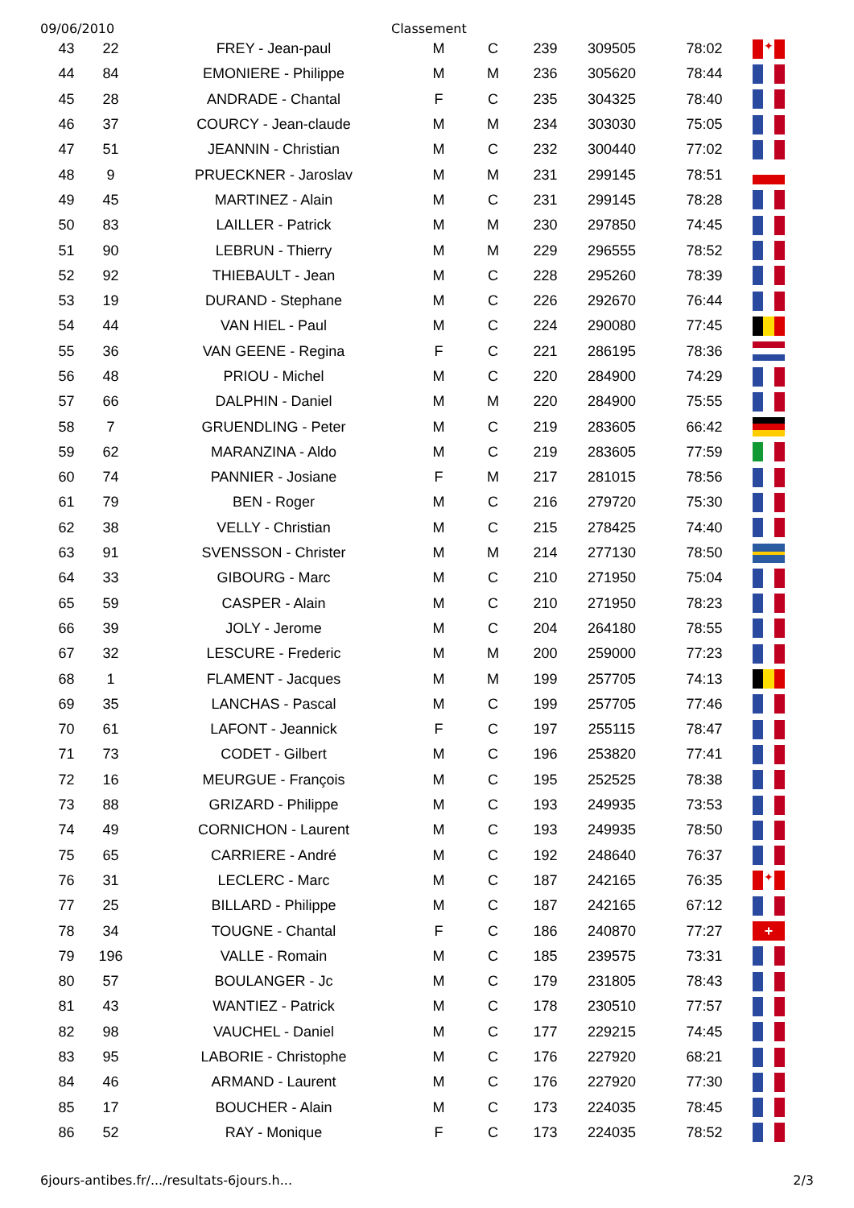09/06/2010 Classement
| 43 | 22 | FREY - Jean-paul | M | C | 239 | 309505 | 78:02 | ✦ |
| 44 | 84 | EMONIERE - Philippe | M | M | 236 | 305620 | 78:44 | |
| 45 | 28 | ANDRADE - Chantal | F | C | 235 | 304325 | 78:40 | |
| 46 | 37 | COURCY - Jean-claude | M | M | 234 | 303030 | 75:05 | |
| 47 | 51 | JEANNIN - Christian | M | C | 232 | 300440 | 77:02 | |
| 48 | 9 | PRUECKNER - Jaroslav | M | M | 231 | 299145 | 78:51 | |
| 49 | 45 | MARTINEZ - Alain | M | C | 231 | 299145 | 78:28 | |
| 50 | 83 | LAILLER - Patrick | M | M | 230 | 297850 | 74:45 | |
| 51 | 90 | LEBRUN - Thierry | M | M | 229 | 296555 | 78:52 | |
| 52 | 92 | THIEBAULT - Jean | M | C | 228 | 295260 | 78:39 | |
| 53 | 19 | DURAND - Stephane | M | C | 226 | 292670 | 76:44 | |
| 54 | 44 | VAN HIEL - Paul | M | C | 224 | 290080 | 77:45 | |
| 55 | 36 | VAN GEENE - Regina | F | C | 221 | 286195 | 78:36 | |
| 56 | 48 | PRIOU - Michel | M | C | 220 | 284900 | 74:29 | |
| 57 | 66 | DALPHIN - Daniel | M | M | 220 | 284900 | 75:55 | |
| 58 | 7 | GRUENDLING - Peter | M | C | 219 | 283605 | 66:42 | |
| 59 | 62 | MARANZINA - Aldo | M | C | 219 | 283605 | 77:59 | |
| 60 | 74 | PANNIER - Josiane | F | M | 217 | 281015 | 78:56 | |
| 61 | 79 | BEN - Roger | M | C | 216 | 279720 | 75:30 | |
| 62 | 38 | VELLY - Christian | M | C | 215 | 278425 | 74:40 | |
| 63 | 91 | SVENSSON - Christer | M | M | 214 | 277130 | 78:50 | |
| 64 | 33 | GIBOURG - Marc | M | C | 210 | 271950 | 75:04 | |
| 65 | 59 | CASPER - Alain | M | C | 210 | 271950 | 78:23 | |
| 66 | 39 | JOLY - Jerome | M | C | 204 | 264180 | 78:55 | |
| 67 | 32 | LESCURE - Frederic | M | M | 200 | 259000 | 77:23 | |
| 68 | 1 | FLAMENT - Jacques | M | M | 199 | 257705 | 74:13 | |
| 69 | 35 | LANCHAS - Pascal | M | C | 199 | 257705 | 77:46 | |
| 70 | 61 | LAFONT - Jeannick | F | C | 197 | 255115 | 78:47 | |
| 71 | 73 | CODET - Gilbert | M | C | 196 | 253820 | 77:41 | |
| 72 | 16 | MEURGUE - François | M | C | 195 | 252525 | 78:38 | |
| 73 | 88 | GRIZARD - Philippe | M | C | 193 | 249935 | 73:53 | |
| 74 | 49 | CORNICHON - Laurent | M | C | 193 | 249935 | 78:50 | |
| 75 | 65 | CARRIERE - André | M | C | 192 | 248640 | 76:37 | |
| 76 | 31 | LECLERC - Marc | M | C | 187 | 242165 | 76:35 | ✦ |
| 77 | 25 | BILLARD - Philippe | M | C | 187 | 242165 | 67:12 | |
| 78 | 34 | TOUGNE - Chantal | F | C | 186 | 240870 | 77:27 | + |
| 79 | 196 | VALLE - Romain | M | C | 185 | 239575 | 73:31 | |
| 80 | 57 | BOULANGER - Jc | M | C | 179 | 231805 | 78:43 | |
| 81 | 43 | WANTIEZ - Patrick | M | C | 178 | 230510 | 77:57 | |
| 82 | 98 | VAUCHEL - Daniel | M | C | 177 | 229215 | 74:45 | |
| 83 | 95 | LABORIE - Christophe | M | C | 176 | 227920 | 68:21 | |
| 84 | 46 | ARMAND - Laurent | M | C | 176 | 227920 | 77:30 | |
| 85 | 17 | BOUCHER - Alain | M | C | 173 | 224035 | 78:45 | |
| 86 | 52 | RAY - Monique | F | C | 173 | 224035 | 78:52 | |
6jours-antibes.fr/.../resultats-6jours.h...
2/3